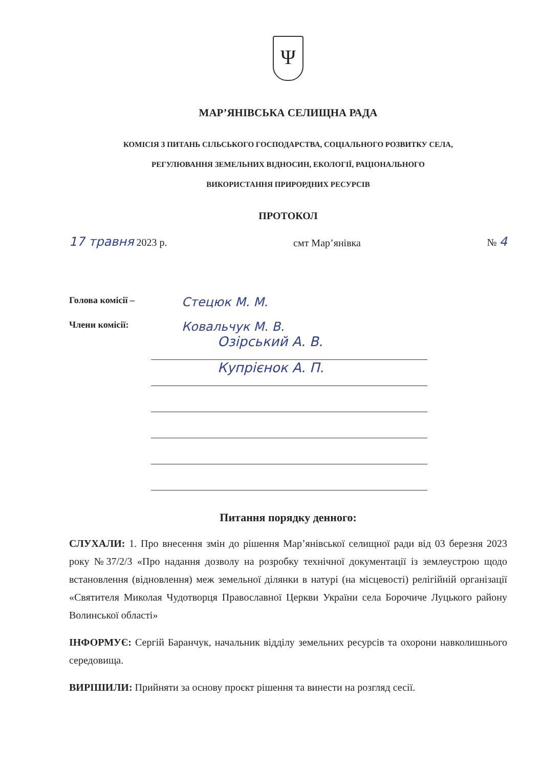Ψ
МАР’ЯНІВСЬКА СЕЛИЩНА РАДА
КОМІСІЯ З ПИТАНЬ СІЛЬСЬКОГО ГОСПОДАРСТВА, СОЦІАЛЬНОГО РОЗВИТКУ СЕЛА,
РЕГУЛЮВАННЯ ЗЕМЕЛЬНИХ ВІДНОСИН, ЕКОЛОГІЇ, РАЦІОНАЛЬНОГО
ВИКОРИСТАННЯ ПРИРОРДНИХ РЕСУРСІВ
ПРОТОКОЛ
17 травня 2023 р. смт Мар’янівка № 4
Голова комісії – Стецюк М. М.
Члени комісії: Ковальчук М. В.
Озірський А. В.
Купрієнок А. П.
Питання порядку денного:
СЛУХАЛИ: 1. Про внесення змін до рішення Мар’янівської селищної ради від 03 березня 2023 року №37/2/3 «Про надання дозволу на розробку технічної документації із землеустрою щодо встановлення (відновлення) меж земельної ділянки в натурі (на місцевості) релігійній організації «Святителя Миколая Чудотворця Православної Церкви України села Борочиче Луцького району Волинської області»
ІНФОРМУЄ: Сергій Баранчук, начальник відділу земельних ресурсів та охорони навколишнього середовища.
ВИРІШИЛИ: Прийняти за основу проєкт рішення та винести на розгляд сесії.